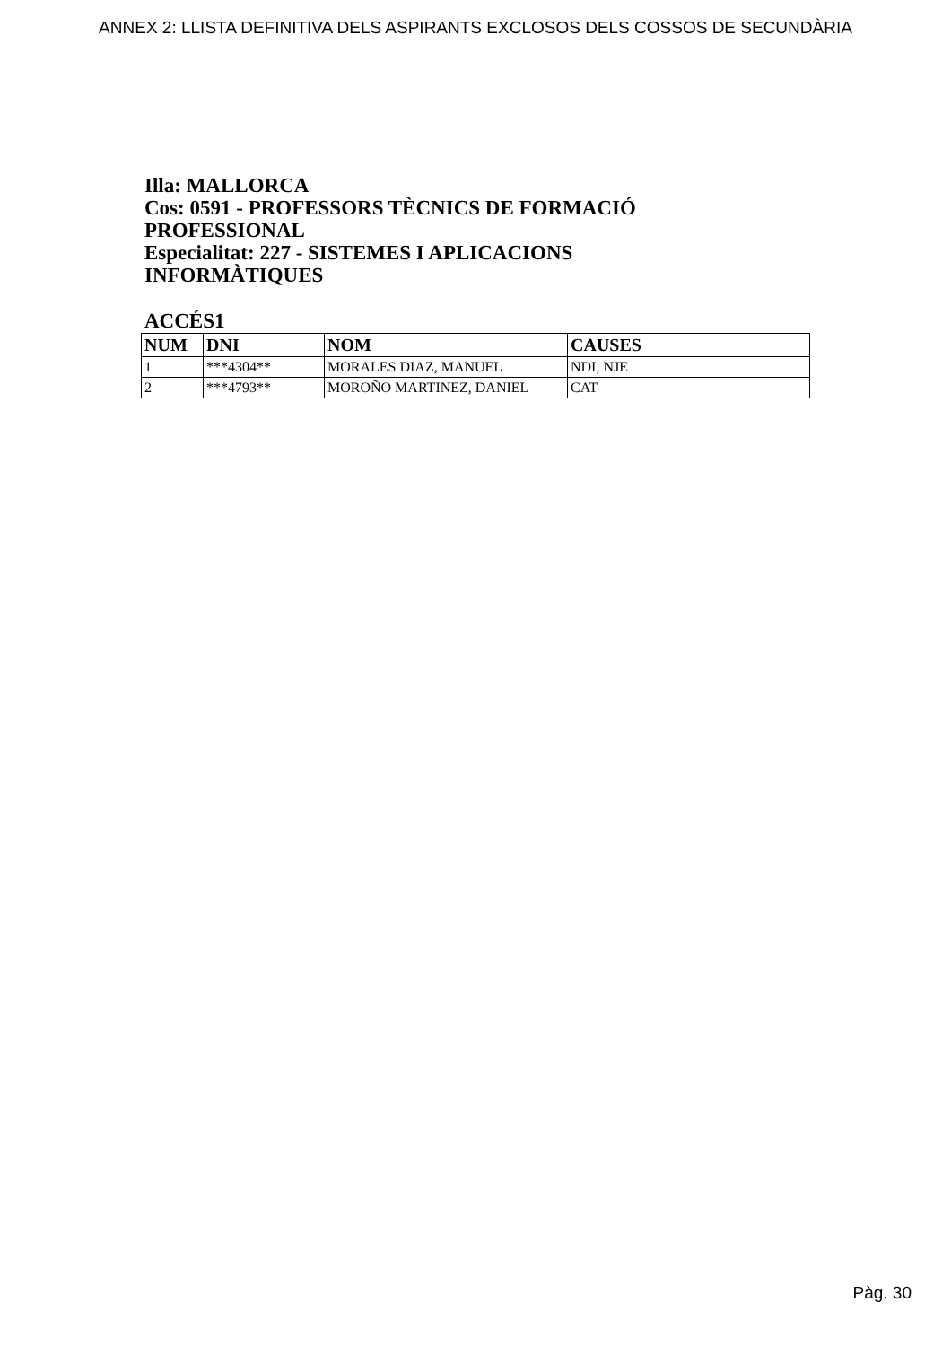ANNEX 2: LLISTA DEFINITIVA DELS ASPIRANTS EXCLOSOS DELS COSSOS DE SECUNDÀRIA
Illa: MALLORCA
Cos: 0591 - PROFESSORS TÈCNICS DE FORMACIÓ PROFESSIONAL
Especialitat: 227 - SISTEMES I APLICACIONS INFORMÀTIQUES
ACCÉS1
| NUM | DNI | NOM | CAUSES |
| --- | --- | --- | --- |
| 1 | ***4304** | MORALES DIAZ, MANUEL | NDI, NJE |
| 2 | ***4793** | MOROÑO MARTINEZ, DANIEL | CAT |
Pàg. 30